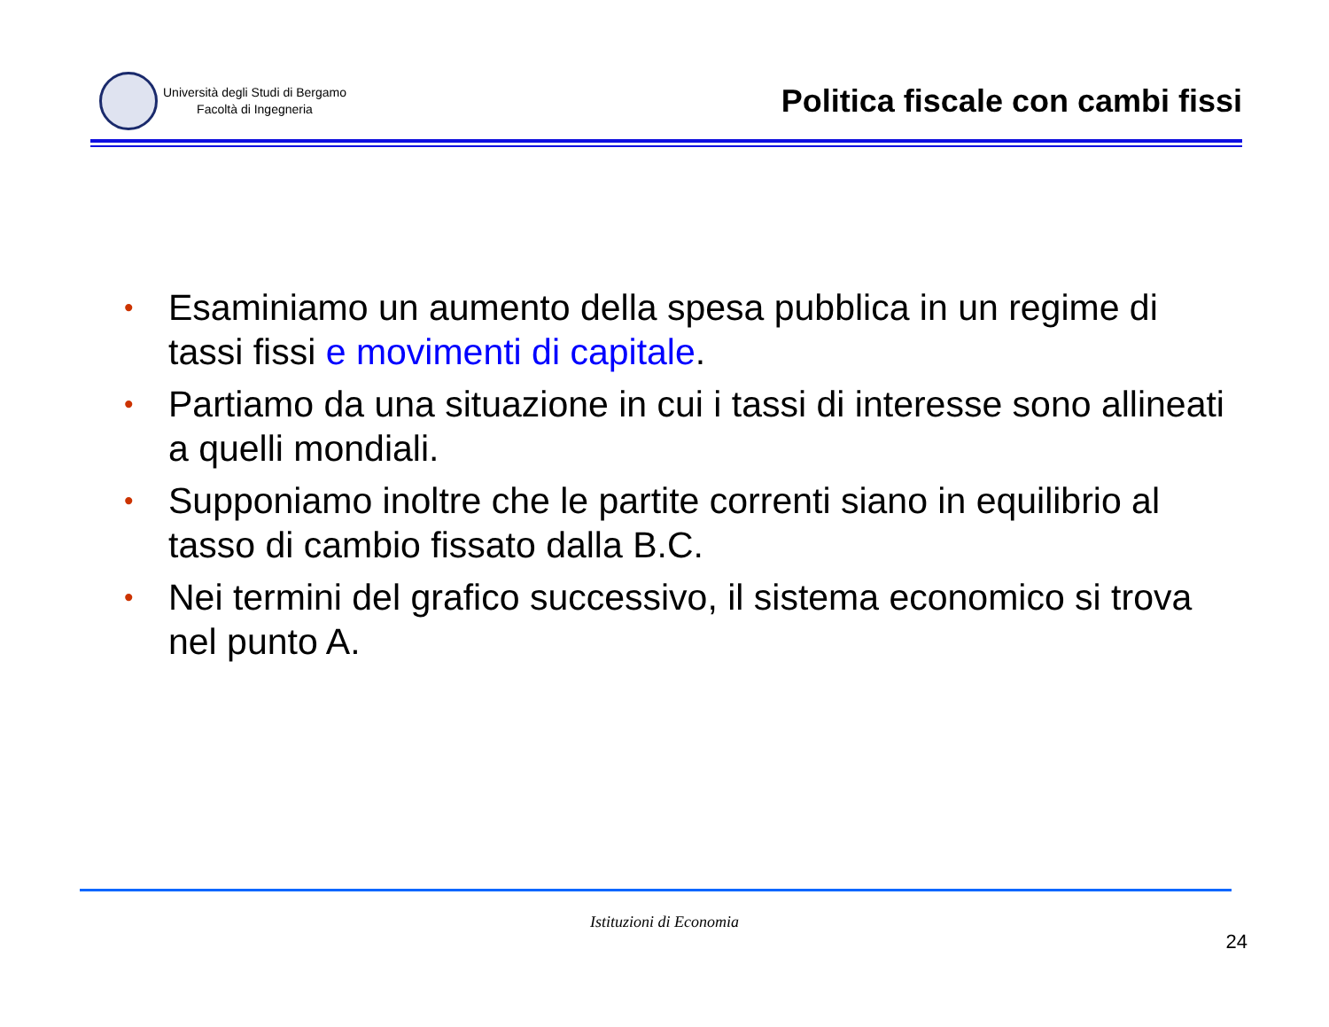Università degli Studi di Bergamo
Facoltà di Ingegneria
Politica fiscale con cambi fissi
• Esaminiamo un aumento della spesa pubblica in un regime di tassi fissi e movimenti di capitale.
• Partiamo da una situazione in cui i tassi di interesse sono allineati a quelli mondiali.
• Supponiamo inoltre che le partite correnti siano in equilibrio al tasso di cambio fissato dalla B.C.
• Nei termini del grafico successivo, il sistema economico si trova nel punto A.
Istituzioni di Economia
24